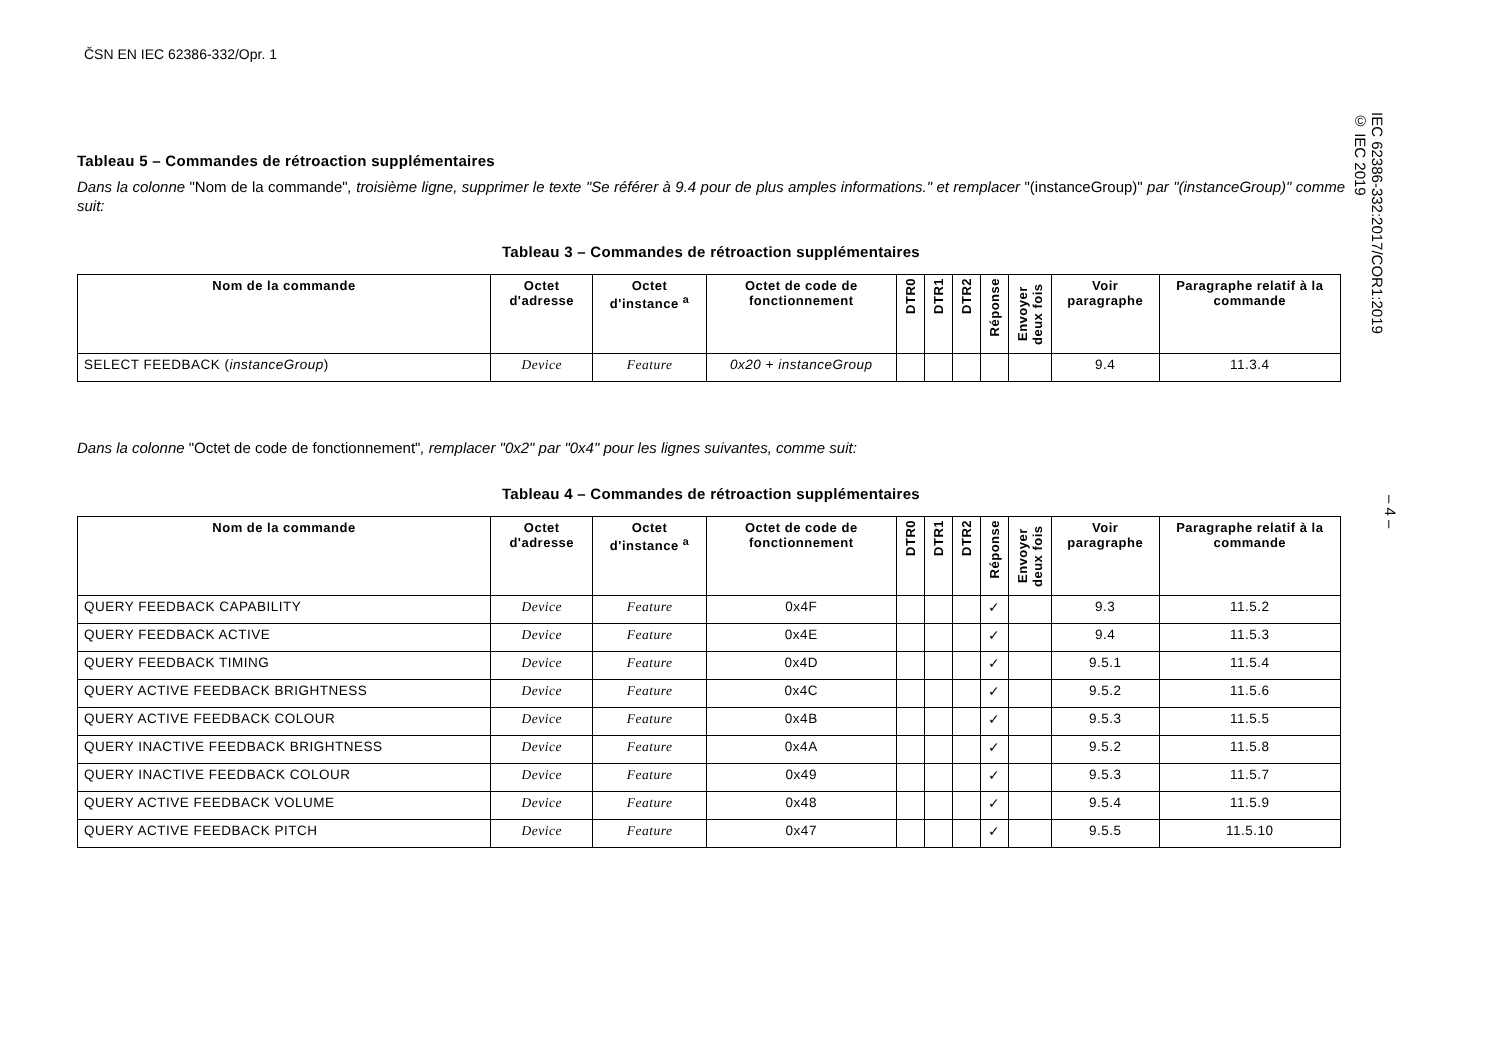ČSN EN IEC 62386-332/Opr. 1
Tableau 5 – Commandes de rétroaction supplémentaires
Dans la colonne "Nom de la commande", troisième ligne, supprimer le texte "Se référer à 9.4 pour de plus amples informations." et remplacer "(instanceGroup)" par "(instanceGroup)" comme suit:
Tableau 3 – Commandes de rétroaction supplémentaires
| Nom de la commande | Octet d'adresse | Octet d'instance <sup>a</sup> | Octet de code de fonctionnement | DTR0 | DTR1 | DTR2 | Réponse | Envoyer deux fois | Voir paragraphe | Paragraphe relatif à la commande |
| --- | --- | --- | --- | --- | --- | --- | --- | --- | --- | --- |
| SELECT FEEDBACK ( instanceGroup ) | Device | Feature | 0x20 + instanceGroup | | | | | | 9.4 | 11.3.4 |
Dans la colonne "Octet de code de fonctionnement", remplacer "0x2" par "0x4" pour les lignes suivantes, comme suit:
Tableau 4 – Commandes de rétroaction supplémentaires
| Nom de la commande | Octet d'adresse | Octet d'instance <sup>a</sup> | Octet de code de fonctionnement | DTR0 | DTR1 | DTR2 | Réponse | Envoyer deux fois | Voir paragraphe | Paragraphe relatif à la commande |
| --- | --- | --- | --- | --- | --- | --- | --- | --- | --- | --- |
| QUERY FEEDBACK CAPABILITY | Device | Feature | 0x4F | | | | ✓ | | 9.3 | 11.5.2 |
| QUERY FEEDBACK ACTIVE | Device | Feature | 0x4E | | | | ✓ | | 9.4 | 11.5.3 |
| QUERY FEEDBACK TIMING | Device | Feature | 0x4D | | | | ✓ | | 9.5.1 | 11.5.4 |
| QUERY ACTIVE FEEDBACK BRIGHTNESS | Device | Feature | 0x4C | | | | ✓ | | 9.5.2 | 11.5.6 |
| QUERY ACTIVE FEEDBACK COLOUR | Device | Feature | 0x4B | | | | ✓ | | 9.5.3 | 11.5.5 |
| QUERY INACTIVE FEEDBACK BRIGHTNESS | Device | Feature | 0x4A | | | | ✓ | | 9.5.2 | 11.5.8 |
| QUERY INACTIVE FEEDBACK COLOUR | Device | Feature | 0x49 | | | | ✓ | | 9.5.3 | 11.5.7 |
| QUERY ACTIVE FEEDBACK VOLUME | Device | Feature | 0x48 | | | | ✓ | | 9.5.4 | 11.5.9 |
| QUERY ACTIVE FEEDBACK PITCH | Device | Feature | 0x47 | | | | ✓ | | 9.5.5 | 11.5.10 |
IEC 62386-332:2017/COR1:2019
© IEC 2019
– 4 –